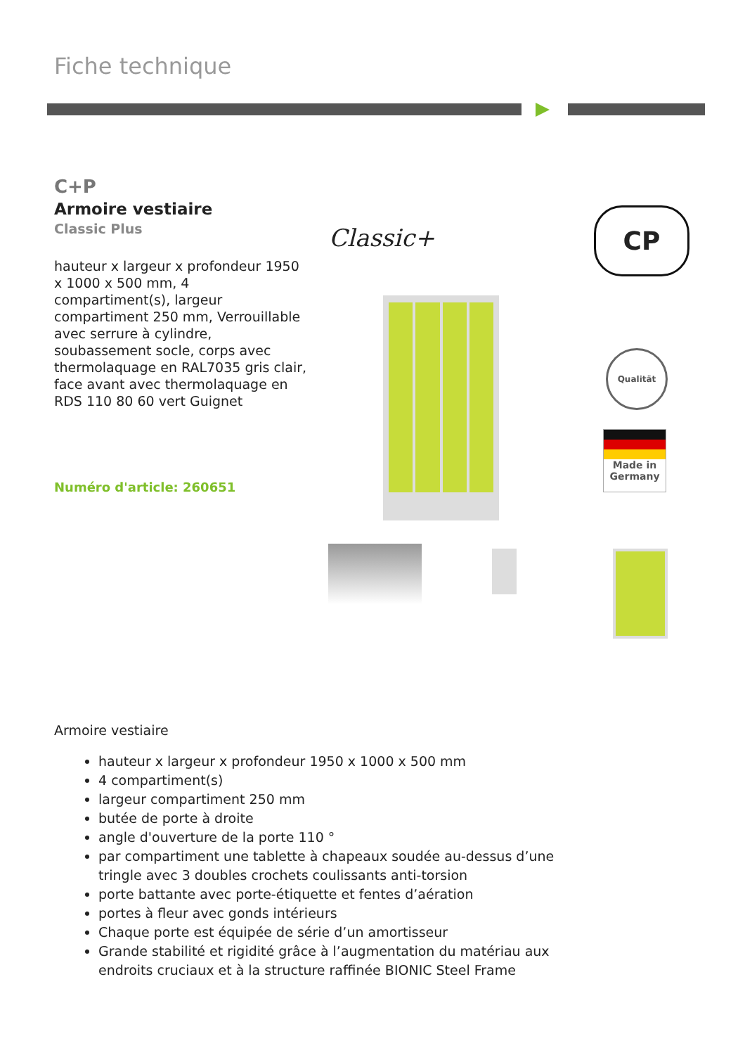Fiche technique
C+P
Armoire vestiaire
Classic Plus
hauteur x largeur x profondeur 1950 x 1000 x 500 mm, 4 compartiment(s), largeur compartiment 250 mm, Verrouillable avec serrure à cylindre, soubassement socle, corps avec thermolaquage en RAL7035 gris clair, face avant avec thermolaquage en RDS 110 80 60 vert Guignet
Numéro d'article: 260651
Classic+
CP
Qualität
Made in Germany
Armoire vestiaire
hauteur x largeur x profondeur 1950 x 1000 x 500 mm
4 compartiment(s)
largeur compartiment 250 mm
butée de porte à droite
angle d'ouverture de la porte 110 °
par compartiment une tablette à chapeaux soudée au-dessus d’une tringle avec 3 doubles crochets coulissants anti-torsion
porte battante avec porte-étiquette et fentes d’aération
portes à fleur avec gonds intérieurs
Chaque porte est équipée de série d’un amortisseur
Grande stabilité et rigidité grâce à l’augmentation du matériau aux endroits cruciaux et à la structure raffinée BIONIC Steel Frame